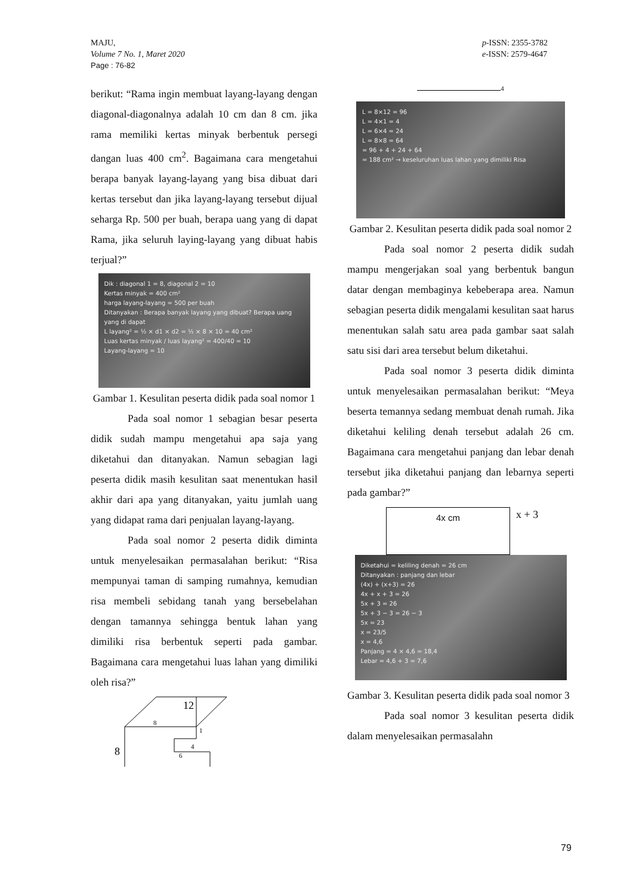MAJU,
Volume 7 No. 1, Maret 2020
Page : 76-82
p-ISSN: 2355-3782
e-ISSN: 2579-4647
berikut: “Rama ingin membuat layang-layang dengan diagonal-diagonalnya adalah 10 cm dan 8 cm. jika rama memiliki kertas minyak berbentuk persegi dangan luas 400 cm<sup>2</sup>. Bagaimana cara mengetahui berapa banyak layang-layang yang bisa dibuat dari kertas tersebut dan jika layang-layang tersebut dijual seharga Rp. 500 per buah, berapa uang yang di dapat Rama, jika seluruh laying-layang yang dibuat habis terjual?”
Dik : diagonal 1 = 8, diagonal 2 = 10
Kertas minyak = 400 cm²
harga layang-layang = 500 per buah
Ditanyakan : Berapa banyak layang yang dibuat? Berapa uang yang di dapat
L layang² = ½ × d1 × d2 = ½ × 8 × 10 = 40 cm²
Luas kertas minyak / luas layang² = 400/40 = 10
Layang-layang = 10
Gambar 1. Kesulitan peserta didik pada soal nomor 1
Pada soal nomor 1 sebagian besar peserta didik sudah mampu mengetahui apa saja yang diketahui dan ditanyakan. Namun sebagian lagi peserta didik masih kesulitan saat menentukan hasil akhir dari apa yang ditanyakan, yaitu jumlah uang yang didapat rama dari penjualan layang-layang.
Pada soal nomor 2 peserta didik diminta untuk menyelesaikan permasalahan berikut: “Risa mempunyai taman di samping rumahnya, kemudian risa membeli sebidang tanah yang bersebelahan dengan tamannya sehingga bentuk lahan yang dimiliki risa berbentuk seperti pada gambar. Bagaimana cara mengetahui luas lahan yang dimiliki oleh risa?”
12
8
1
4
6
8
4
L = 8×12 = 96
L = 4×1 = 4
L = 6×4 = 24
L = 8×8 = 64
= 96 + 4 + 24 + 64
= 188 cm² → keseluruhan luas lahan yang dimiliki Risa
Gambar 2. Kesulitan peserta didik pada soal nomor 2
Pada soal nomor 2 peserta didik sudah mampu mengerjakan soal yang berbentuk bangun datar dengan membaginya kebeberapa area. Namun sebagian peserta didik mengalami kesulitan saat harus menentukan salah satu area pada gambar saat salah satu sisi dari area tersebut belum diketahui.
Pada soal nomor 3 peserta didik diminta untuk menyelesaikan permasalahan berikut: “Meya beserta temannya sedang membuat denah rumah. Jika diketahui keliling denah tersebut adalah 26 cm. Bagaimana cara mengetahui panjang dan lebar denah tersebut jika diketahui panjang dan lebarnya seperti pada gambar?”
4x cm
x + 3
Diketahui = keliling denah = 26 cm
Ditanyakan : panjang dan lebar
(4x) + (x+3) = 26
4x + x + 3 = 26
5x + 3 = 26
5x + 3 − 3 = 26 − 3
5x = 23
x = 23/5
x = 4,6
Panjang = 4 × 4,6 = 18,4
Lebar = 4,6 + 3 = 7,6
Gambar 3. Kesulitan peserta didik pada soal nomor 3
Pada soal nomor 3 kesulitan peserta didik dalam menyelesaikan permasalahn
79